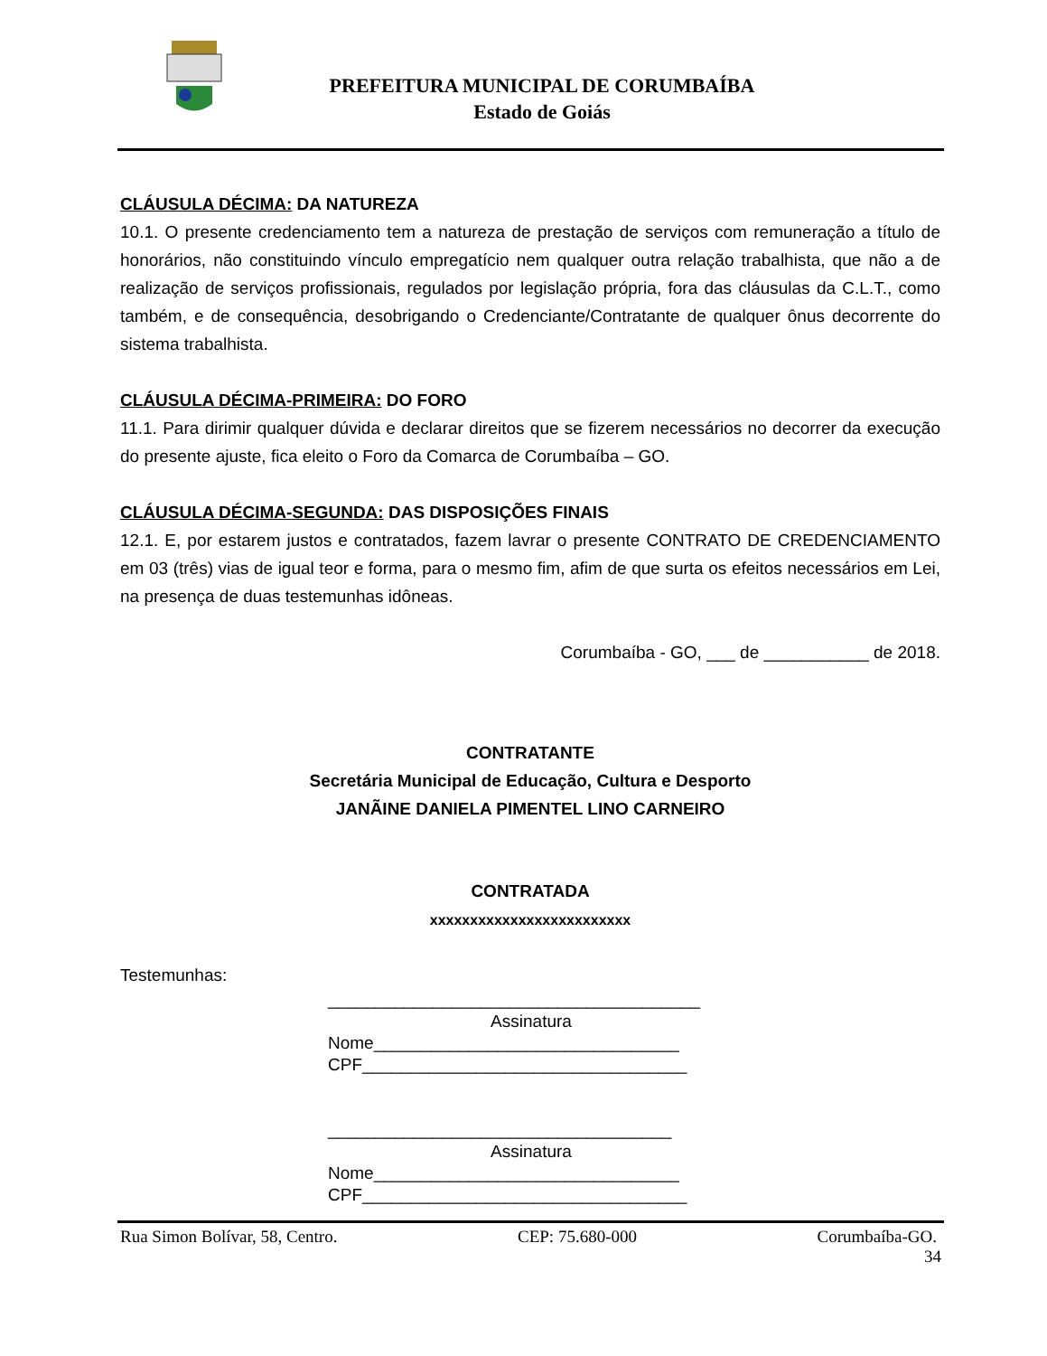PREFEITURA MUNICIPAL DE CORUMBAÍBA
Estado de Goiás
CLÁUSULA DÉCIMA: DA NATUREZA
10.1. O presente credenciamento tem a natureza de prestação de serviços com remuneração a título de honorários, não constituindo vínculo empregatício nem qualquer outra relação trabalhista, que não a de realização de serviços profissionais, regulados por legislação própria, fora das cláusulas da C.L.T., como também, e de consequência, desobrigando o Credenciante/Contratante de qualquer ônus decorrente do sistema trabalhista.
CLÁUSULA DÉCIMA-PRIMEIRA: DO FORO
11.1. Para dirimir qualquer dúvida e declarar direitos que se fizerem necessários no decorrer da execução do presente ajuste, fica eleito o Foro da Comarca de Corumbaíba – GO.
CLÁUSULA DÉCIMA-SEGUNDA: DAS DISPOSIÇÕES FINAIS
12.1. E, por estarem justos e contratados, fazem lavrar o presente CONTRATO DE CREDENCIAMENTO em 03 (três) vias de igual teor e forma, para o mesmo fim, afim de que surta os efeitos necessários em Lei, na presença de duas testemunhas idôneas.
Corumbaíba - GO, ___ de ___________ de 2018.
CONTRATANTE
Secretária Municipal de Educação, Cultura e Desporto
JANÃINE DANIELA PIMENTEL LINO CARNEIRO
CONTRATADA
xxxxxxxxxxxxxxxxxxxxxxxxx
Testemunhas:
_______________________________________
Assinatura
Nome________________________________
CPF__________________________________
____________________________________
Assinatura
Nome________________________________
CPF__________________________________
Rua Simon Bolívar, 58, Centro. CEP: 75.680-000 Corumbaíba-GO.
34